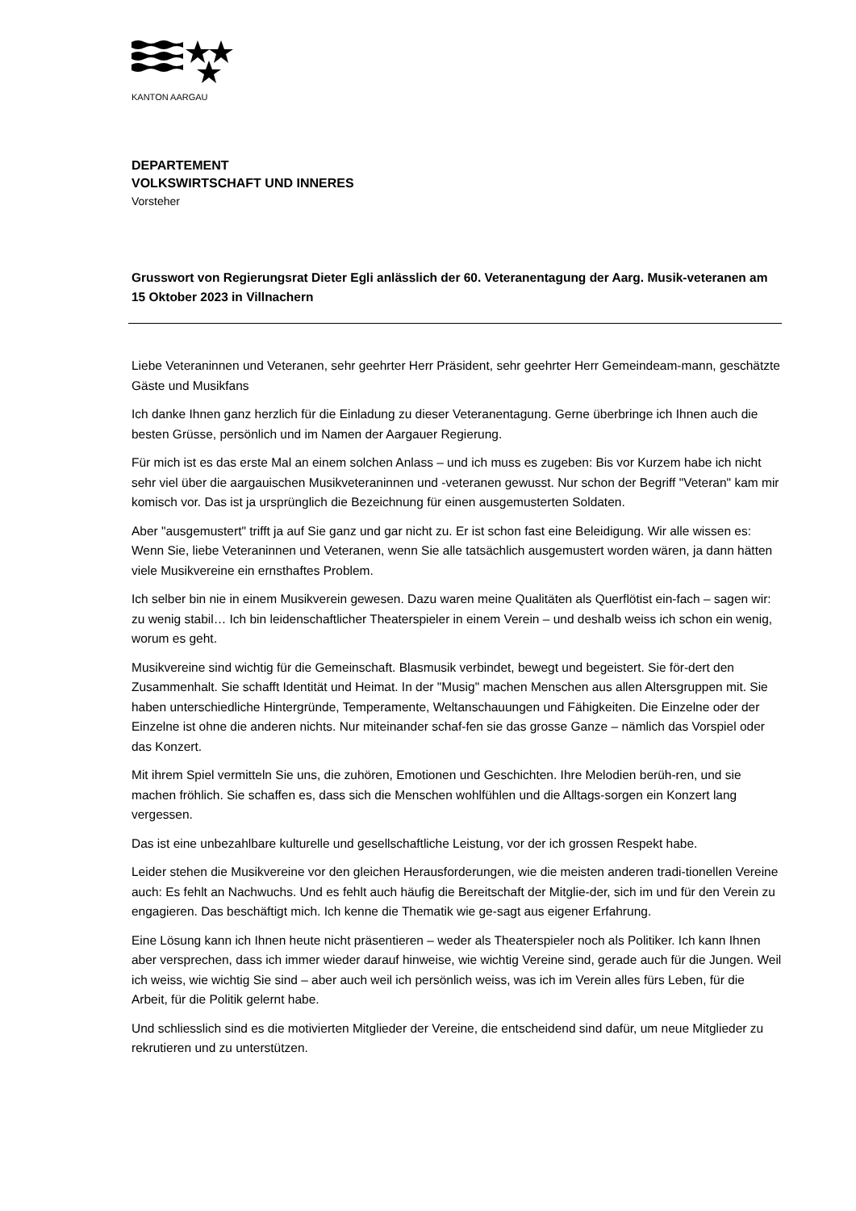KANTON AARGAU
DEPARTEMENT
VOLKSWIRTSCHAFT UND INNERES
Vorsteher
Grusswort von Regierungsrat Dieter Egli anlässlich der 60. Veteranentagung der Aarg. Musik-veteranen am 15 Oktober 2023 in Villnachern
Liebe Veteraninnen und Veteranen, sehr geehrter Herr Präsident, sehr geehrter Herr Gemeindeam-mann, geschätzte Gäste und Musikfans
Ich danke Ihnen ganz herzlich für die Einladung zu dieser Veteranentagung. Gerne überbringe ich Ihnen auch die besten Grüsse, persönlich und im Namen der Aargauer Regierung.
Für mich ist es das erste Mal an einem solchen Anlass – und ich muss es zugeben: Bis vor Kurzem habe ich nicht sehr viel über die aargauischen Musikveteraninnen und -veteranen gewusst. Nur schon der Begriff "Veteran" kam mir komisch vor. Das ist ja ursprünglich die Bezeichnung für einen ausgemusterten Soldaten.
Aber "ausgemustert" trifft ja auf Sie ganz und gar nicht zu. Er ist schon fast eine Beleidigung. Wir alle wissen es: Wenn Sie, liebe Veteraninnen und Veteranen, wenn Sie alle tatsächlich ausgemustert worden wären, ja dann hätten viele Musikvereine ein ernsthaftes Problem.
Ich selber bin nie in einem Musikverein gewesen. Dazu waren meine Qualitäten als Querflötist ein-fach – sagen wir: zu wenig stabil… Ich bin leidenschaftlicher Theaterspieler in einem Verein – und deshalb weiss ich schon ein wenig, worum es geht.
Musikvereine sind wichtig für die Gemeinschaft. Blasmusik verbindet, bewegt und begeistert. Sie för-dert den Zusammenhalt. Sie schafft Identität und Heimat. In der "Musig" machen Menschen aus allen Altersgruppen mit. Sie haben unterschiedliche Hintergründe, Temperamente, Weltanschauungen und Fähigkeiten. Die Einzelne oder der Einzelne ist ohne die anderen nichts. Nur miteinander schaf-fen sie das grosse Ganze – nämlich das Vorspiel oder das Konzert.
Mit ihrem Spiel vermitteln Sie uns, die zuhören, Emotionen und Geschichten. Ihre Melodien berüh-ren, und sie machen fröhlich. Sie schaffen es, dass sich die Menschen wohlfühlen und die Alltags-sorgen ein Konzert lang vergessen.
Das ist eine unbezahlbare kulturelle und gesellschaftliche Leistung, vor der ich grossen Respekt habe.
Leider stehen die Musikvereine vor den gleichen Herausforderungen, wie die meisten anderen tradi-tionellen Vereine auch: Es fehlt an Nachwuchs. Und es fehlt auch häufig die Bereitschaft der Mitglie-der, sich im und für den Verein zu engagieren. Das beschäftigt mich. Ich kenne die Thematik wie ge-sagt aus eigener Erfahrung.
Eine Lösung kann ich Ihnen heute nicht präsentieren – weder als Theaterspieler noch als Politiker. Ich kann Ihnen aber versprechen, dass ich immer wieder darauf hinweise, wie wichtig Vereine sind, gerade auch für die Jungen. Weil ich weiss, wie wichtig Sie sind – aber auch weil ich persönlich weiss, was ich im Verein alles fürs Leben, für die Arbeit, für die Politik gelernt habe.
Und schliesslich sind es die motivierten Mitglieder der Vereine, die entscheidend sind dafür, um neue Mitglieder zu rekrutieren und zu unterstützen.